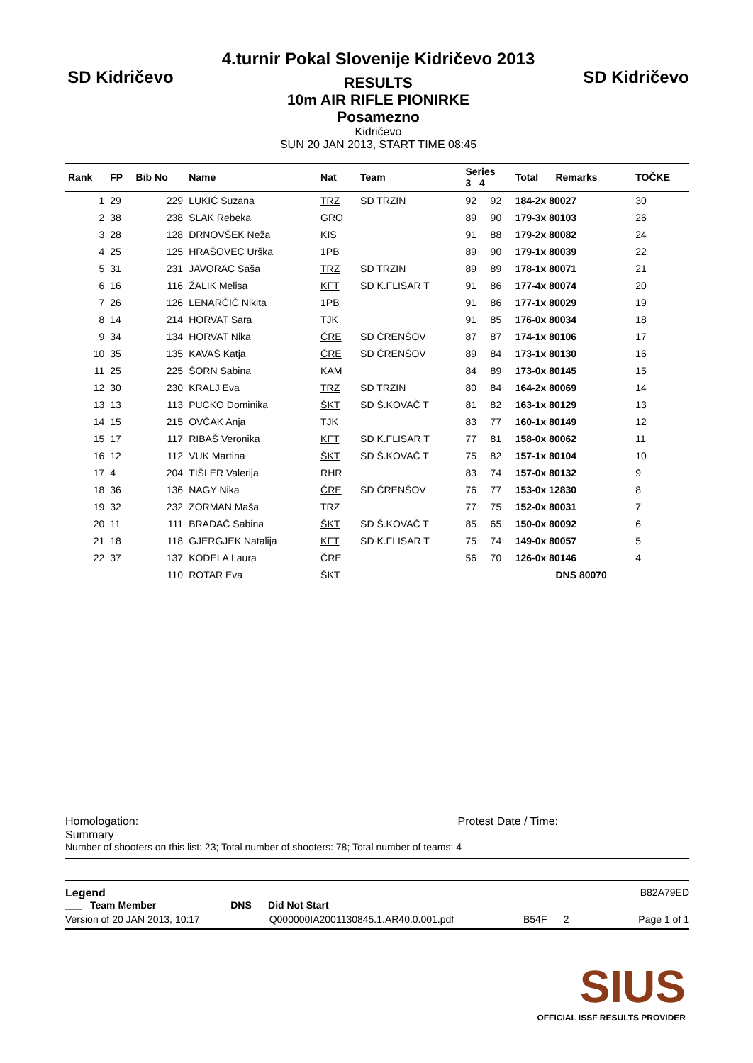SD Kidričevo
4.turnir Pokal Slovenije Kidričevo 2013
RESULTS
10m AIR RIFLE PIONIRKE
Posamezno
Kidričevo
SUN 20 JAN 2013, START TIME 08:45
SD Kidričevo
| Rank | FP | Bib No | Name | Nat | Team | Series 3 4 | | Total | Remarks | TOČKE |
| --- | --- | --- | --- | --- | --- | --- | --- | --- | --- | --- |
| 1 | 29 | 229 | LUKIĆ Suzana | TRZ | SD TRZIN | 92 | 92 | 184-2x 80027 | | 30 |
| 2 | 38 | 238 | SLAK Rebeka | GRO | | 89 | 90 | 179-3x 80103 | | 26 |
| 3 | 28 | 128 | DRNOVŠEK Neža | KIS | | 91 | 88 | 179-2x 80082 | | 24 |
| 4 | 25 | 125 | HRAŠOVEC Urška | 1PB | | 89 | 90 | 179-1x 80039 | | 22 |
| 5 | 31 | 231 | JAVORAC Saša | TRZ | SD TRZIN | 89 | 89 | 178-1x 80071 | | 21 |
| 6 | 16 | 116 | ŽALIK Melisa | KFT | SD K.FLISAR T | 91 | 86 | 177-4x 80074 | | 20 |
| 7 | 26 | 126 | LENARČIČ Nikita | 1PB | | 91 | 86 | 177-1x 80029 | | 19 |
| 8 | 14 | 214 | HORVAT Sara | TJK | | 91 | 85 | 176-0x 80034 | | 18 |
| 9 | 34 | 134 | HORVAT Nika | ČRE | SD ČRENŠOV | 87 | 87 | 174-1x 80106 | | 17 |
| 10 | 35 | 135 | KAVAŠ Katja | ČRE | SD ČRENŠOV | 89 | 84 | 173-1x 80130 | | 16 |
| 11 | 25 | 225 | ŠORN Sabina | KAM | | 84 | 89 | 173-0x 80145 | | 15 |
| 12 | 30 | 230 | KRALJ Eva | TRZ | SD TRZIN | 80 | 84 | 164-2x 80069 | | 14 |
| 13 | 13 | 113 | PUCKO Dominika | ŠKT | SD Š.KOVAČ T | 81 | 82 | 163-1x 80129 | | 13 |
| 14 | 15 | 215 | OVČAK Anja | TJK | | 83 | 77 | 160-1x 80149 | | 12 |
| 15 | 17 | 117 | RIBAŠ Veronika | KFT | SD K.FLISAR T | 77 | 81 | 158-0x 80062 | | 11 |
| 16 | 12 | 112 | VUK Martina | ŠKT | SD Š.KOVAČ T | 75 | 82 | 157-1x 80104 | | 10 |
| 17 | 4 | 204 | TIŠLER Valerija | RHR | | 83 | 74 | 157-0x 80132 | | 9 |
| 18 | 36 | 136 | NAGY Nika | ČRE | SD ČRENŠOV | 76 | 77 | 153-0x 12830 | | 8 |
| 19 | 32 | 232 | ZORMAN Maša | TRZ | | 77 | 75 | 152-0x 80031 | | 7 |
| 20 | 11 | 111 | BRADAČ Sabina | ŠKT | SD Š.KOVAČ T | 85 | 65 | 150-0x 80092 | | 6 |
| 21 | 18 | 118 | GJERGJEK Natalija | KFT | SD K.FLISAR T | 75 | 74 | 149-0x 80057 | | 5 |
| 22 | 37 | 137 | KODELA Laura | ČRE | | 56 | 70 | 126-0x 80146 | | 4 |
| | | 110 | ROTAR Eva | ŠKT | | | | | DNS 80070 | |
Homologation: Protest Date / Time:
Summary
Number of shooters on this list: 23; Total number of shooters: 78; Total number of teams: 4
Legend B82A79ED
___ Team Member DNS Did Not Start
Version of 20 JAN 2013, 10:17 Q000000IA2001130845.1.AR40.0.001.pdf B54F 2 Page 1 of 1
SIUS
OFFICIAL ISSF RESULTS PROVIDER